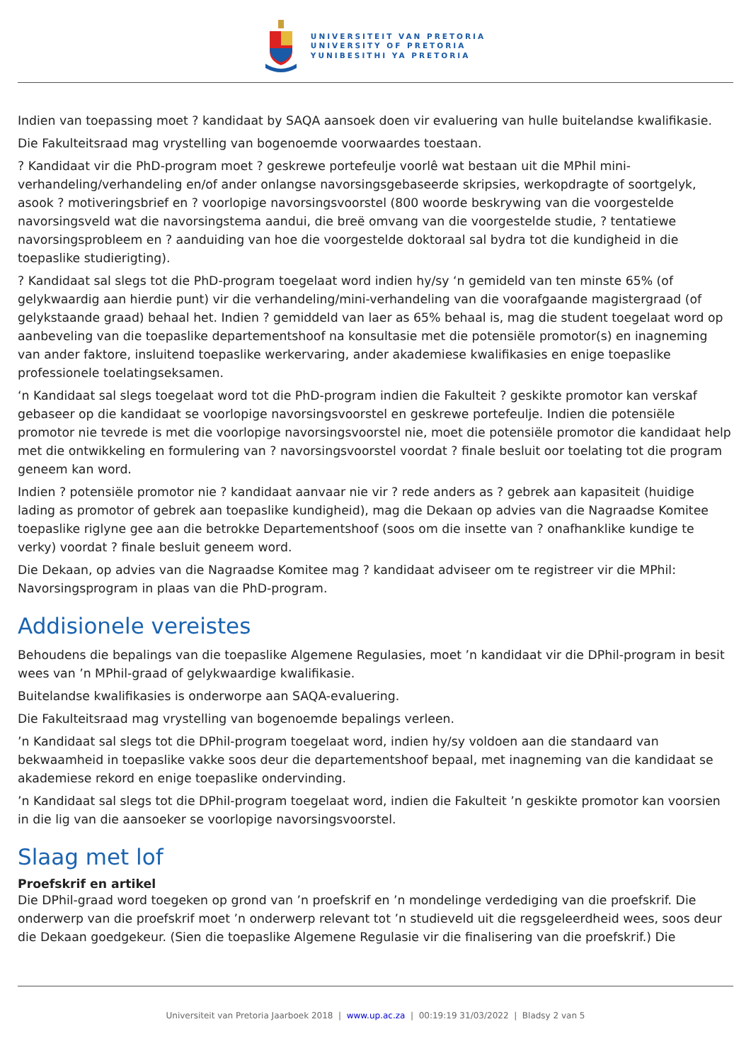UNIVERSITEIT VAN PRETORIA
UNIVERSITY OF PRETORIA
YUNIBESITHI YA PRETORIA
Indien van toepassing moet ? kandidaat by SAQA aansoek doen vir evaluering van hulle buitelandse kwalifikasie.
Die Fakulteitsraad mag vrystelling van bogenoemde voorwaardes toestaan.
? Kandidaat vir die PhD-program moet ? geskrewe portefeulje voorlê wat bestaan uit die MPhil mini-verhandeling/verhandeling en/of ander onlangse navorsingsgebaseerde skripsies, werkopdragte of soortgelyk, asook ? motiveringsbrief en ? voorlopige navorsingsvoorstel (800 woorde beskrywing van die voorgestelde navorsingsveld wat die navorsingstema aandui, die breë omvang van die voorgestelde studie, ? tentatiewe navorsingsprobleem en ? aanduiding van hoe die voorgestelde doktoraal sal bydra tot die kundigheid in die toepaslike studierigting).
? Kandidaat sal slegs tot die PhD-program toegelaat word indien hy/sy ‘n gemideld van ten minste 65% (of gelykwaardig aan hierdie punt) vir die verhandeling/mini-verhandeling van die voorafgaande magistergraad (of gelykstaande graad) behaal het. Indien ? gemiddeld van laer as 65% behaal is, mag die student toegelaat word op aanbeveling van die toepaslike departementshoof na konsultasie met die potensiële promotor(s) en inagneming van ander faktore, insluitend toepaslike werkervaring, ander akademiese kwalifikasies en enige toepaslike professionele toelatingseksamen.
‘n Kandidaat sal slegs toegelaat word tot die PhD-program indien die Fakulteit ? geskikte promotor kan verskaf gebaseer op die kandidaat se voorlopige navorsingsvoorstel en geskrewe portefeulje. Indien die potensiële promotor nie tevrede is met die voorlopige navorsingsvoorstel nie, moet die potensiële promotor die kandidaat help met die ontwikkeling en formulering van ? navorsingsvoorstel voordat ? finale besluit oor toelating tot die program geneem kan word.
Indien ? potensiële promotor nie ? kandidaat aanvaar nie vir ? rede anders as ? gebrek aan kapasiteit (huidige lading as promotor of gebrek aan toepaslike kundigheid), mag die Dekaan op advies van die Nagraadse Komitee toepaslike riglyne gee aan die betrokke Departementshoof (soos om die insette van ? onafhanklike kundige te verky) voordat ? finale besluit geneem word.
Die Dekaan, op advies van die Nagraadse Komitee mag ? kandidaat adviseer om te registreer vir die MPhil: Navorsingsprogram in plaas van die PhD-program.
Addisionele vereistes
Behoudens die bepalings van die toepaslike Algemene Regulasies, moet ’n kandidaat vir die DPhil-program in besit wees van ’n MPhil-graad of gelykwaardige kwalifikasie.
Buitelandse kwalifikasies is onderworpe aan SAQA-evaluering.
Die Fakulteitsraad mag vrystelling van bogenoemde bepalings verleen.
’n Kandidaat sal slegs tot die DPhil-program toegelaat word, indien hy/sy voldoen aan die standaard van bekwaamheid in toepaslike vakke soos deur die departementshoof bepaal, met inagneming van die kandidaat se akademiese rekord en enige toepaslike ondervinding.
’n Kandidaat sal slegs tot die DPhil-program toegelaat word, indien die Fakulteit ’n geskikte promotor kan voorsien in die lig van die aansoeker se voorlopige navorsingsvoorstel.
Slaag met lof
Proefskrif en artikel
Die DPhil-graad word toegeken op grond van ’n proefskrif en ’n mondelinge verdediging van die proefskrif. Die onderwerp van die proefskrif moet ’n onderwerp relevant tot ’n studieveld uit die regsgeleerdheid wees, soos deur die Dekaan goedgekeur. (Sien die toepaslike Algemene Regulasie vir die finalisering van die proefskrif.) Die
Universiteit van Pretoria Jaarboek 2018 | www.up.ac.za | 00:19:19 31/03/2022 | Bladsy 2 van 5